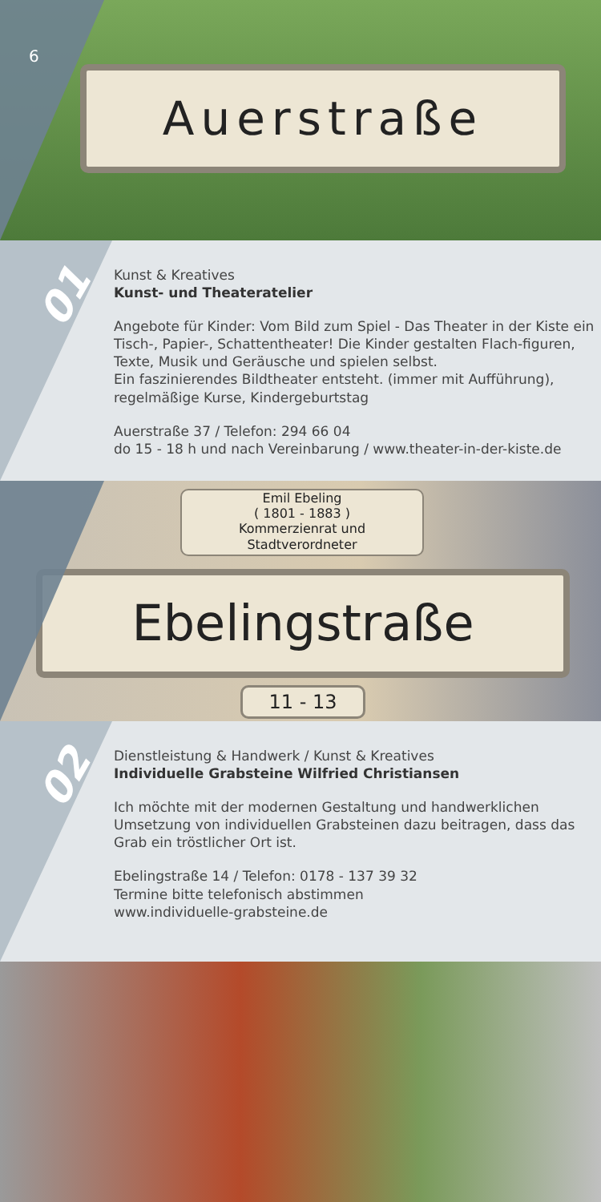Auerstraße
6
01
Kunst & Kreatives
Kunst- und Theateratelier
Angebote für Kinder: Vom Bild zum Spiel - Das Theater in der Kiste ein Tisch-, Papier-, Schattentheater! Die Kinder gestalten Flach-figuren, Texte, Musik und Geräusche und spielen selbst.
Ein faszinierendes Bildtheater entsteht. (immer mit Aufführung), regelmäßige Kurse, Kindergeburtstag
Auerstraße 37 / Telefon: 294 66 04
do 15 - 18 h und nach Vereinbarung / www.theater-in-der-kiste.de
Emil Ebeling
( 1801 - 1883 )
Kommerzienrat und
Stadtverordneter
Ebelingstraße
11 - 13
02
Dienstleistung & Handwerk / Kunst & Kreatives
Individuelle Grabsteine Wilfried Christiansen
Ich möchte mit der modernen Gestaltung und handwerklichen Umsetzung von individuellen Grabsteinen dazu beitragen, dass das Grab ein tröstlicher Ort ist.
Ebelingstraße 14 / Telefon: 0178 - 137 39 32
Termine bitte telefonisch abstimmen
www.individuelle-grabsteine.de